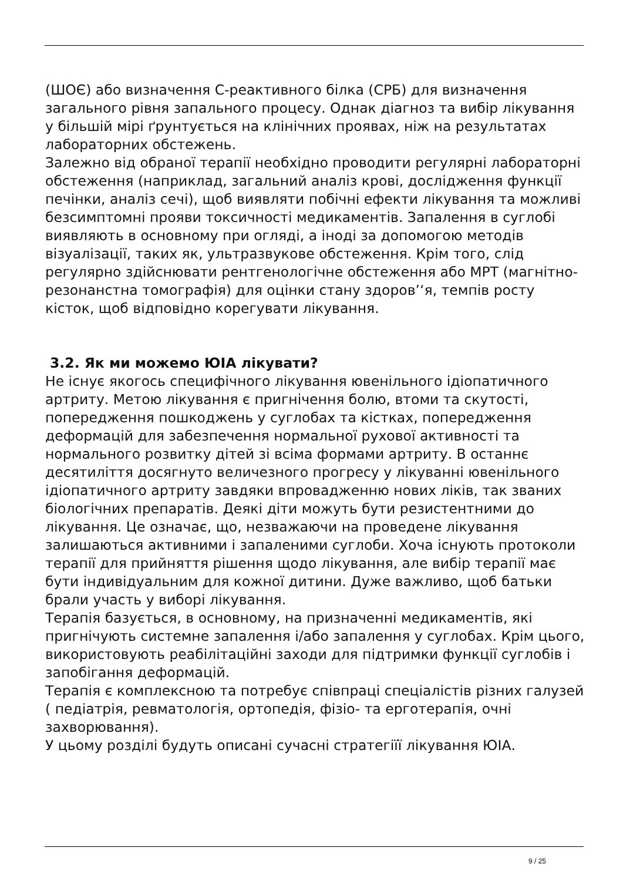(ШОЄ) або визначення С-реактивного білка (СРБ) для визначення загального рівня запального процесу. Однак діагноз та вибір лікування у більшій мірі ґрунтується на клінічних проявах, ніж на результатах лабораторних обстежень.
Залежно від обраної терапії необхідно проводити регулярні лабораторні обстеження (наприклад, загальний аналіз крові, дослідження функції печінки, аналіз сечі), щоб виявляти побічні ефекти лікування та можливі безсимптомні прояви токсичності медикаментів. Запалення в суглобі виявляють в основному при огляді, а іноді за допомогою методів візуалізації, таких як, ультразвукове обстеження. Крім того, слід регулярно здійснювати рентгенологічне обстеження або МРТ (магнітно-резонанстна томографія) для оцінки стану здоров’‘я, темпів росту кісток, щоб відповідно корегувати лікування.
3.2. Як ми можемо ЮІА лікувати?
Не існує якогось специфічного лікування ювенільного ідіопатичного артриту. Метою лікування є пригнічення болю, втоми та скутості, попередження пошкоджень у суглобах та кістках, попередження деформацій для забезпечення нормальної рухової активності та нормального розвитку дітей зі всіма формами артриту. В останнє десятиліття досягнуто величезного прогресу у лікуванні ювенільного ідіопатичного артриту завдяки впровадженню нових ліків, так званих біологічних препаратів. Деякі діти можуть бути резистентними до лікування. Це означає, що, незважаючи на проведене лікування залишаються активними і запаленими суглоби. Хоча існують протоколи терапії для прийняття рішення щодо лікування, але вибір терапії має бути індивідуальним для кожної дитини. Дуже важливо, щоб батьки брали участь у виборі лікування.
Терапія базується, в основному, на призначенні медикаментів, які пригнічують системне запалення і/або запалення у суглобах. Крім цього, використовують реабілітаційні заходи для підтримки функції суглобів і запобігання деформацій.
Терапія є комплексною та потребує співпраці спеціалістів різних галузей ( педіатрія, ревматологія, ортопедія, фізіо- та ерготерапія, очні захворювання).
У цьому розділі будуть описані сучасні стратегіїї лікування ЮІА.
9 / 25